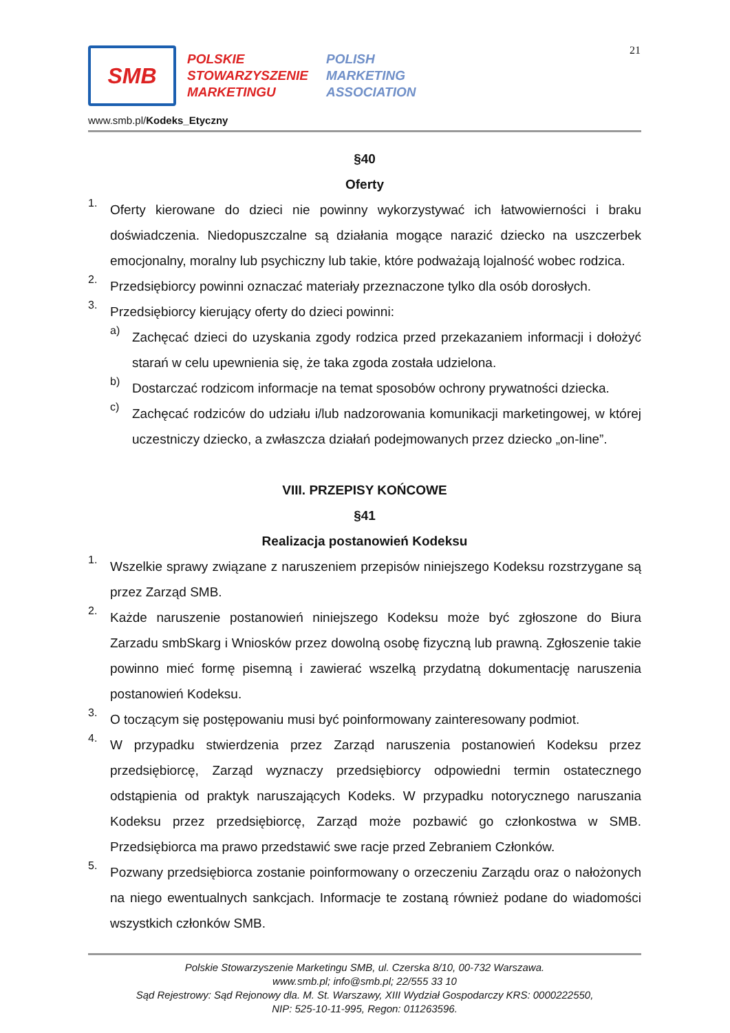21
SMB
POLSKIE
STOWARZYSZENIE
MARKETINGU
POLISH
MARKETING
ASSOCIATION
www.smb.pl/Kodeks_Etyczny
§40
Oferty
1.
Oferty kierowane do dzieci nie powinny wykorzystywać ich łatwowierności i braku doświadczenia. Niedopuszczalne są działania mogące narazić dziecko na uszczerbek emocjonalny, moralny lub psychiczny lub takie, które podważają lojalność wobec rodzica.
2.
Przedsiębiorcy powinni oznaczać materiały przeznaczone tylko dla osób dorosłych.
3.
Przedsiębiorcy kierujący oferty do dzieci powinni:
a)
Zachęcać dzieci do uzyskania zgody rodzica przed przekazaniem informacji i dołożyć starań w celu upewnienia się, że taka zgoda została udzielona.
b)
Dostarczać rodzicom informacje na temat sposobów ochrony prywatności dziecka.
c)
Zachęcać rodziców do udziału i/lub nadzorowania komunikacji marketingowej, w której uczestniczy dziecko, a zwłaszcza działań podejmowanych przez dziecko „on-line”.
VIII. PRZEPISY KOŃCOWE
§41
Realizacja postanowień Kodeksu
1.
Wszelkie sprawy związane z naruszeniem przepisów niniejszego Kodeksu rozstrzygane są przez Zarząd SMB.
2.
Każde naruszenie postanowień niniejszego Kodeksu może być zgłoszone do Biura Zarzadu smbSkarg i Wniosków przez dowolną osobę fizyczną lub prawną. Zgłoszenie takie powinno mieć formę pisemną i zawierać wszelką przydatną dokumentację naruszenia postanowień Kodeksu.
3.
O toczącym się postępowaniu musi być poinformowany zainteresowany podmiot.
4.
W przypadku stwierdzenia przez Zarząd naruszenia postanowień Kodeksu przez przedsiębiorcę, Zarząd wyznaczy przedsiębiorcy odpowiedni termin ostatecznego odstąpienia od praktyk naruszających Kodeks. W przypadku notorycznego naruszania Kodeksu przez przedsiębiorcę, Zarząd może pozbawić go członkostwa w SMB. Przedsiębiorca ma prawo przedstawić swe racje przed Zebraniem Członków.
5.
Pozwany przedsiębiorca zostanie poinformowany o orzeczeniu Zarządu oraz o nałożonych na niego ewentualnych sankcjach. Informacje te zostaną również podane do wiadomości wszystkich członków SMB.
Polskie Stowarzyszenie Marketingu SMB, ul. Czerska 8/10, 00-732 Warszawa.
www.smb.pl; info@smb.pl; 22/555 33 10
Sąd Rejestrowy: Sąd Rejonowy dla. M. St. Warszawy, XIII Wydział Gospodarczy KRS: 0000222550,
NIP: 525-10-11-995, Regon: 011263596.